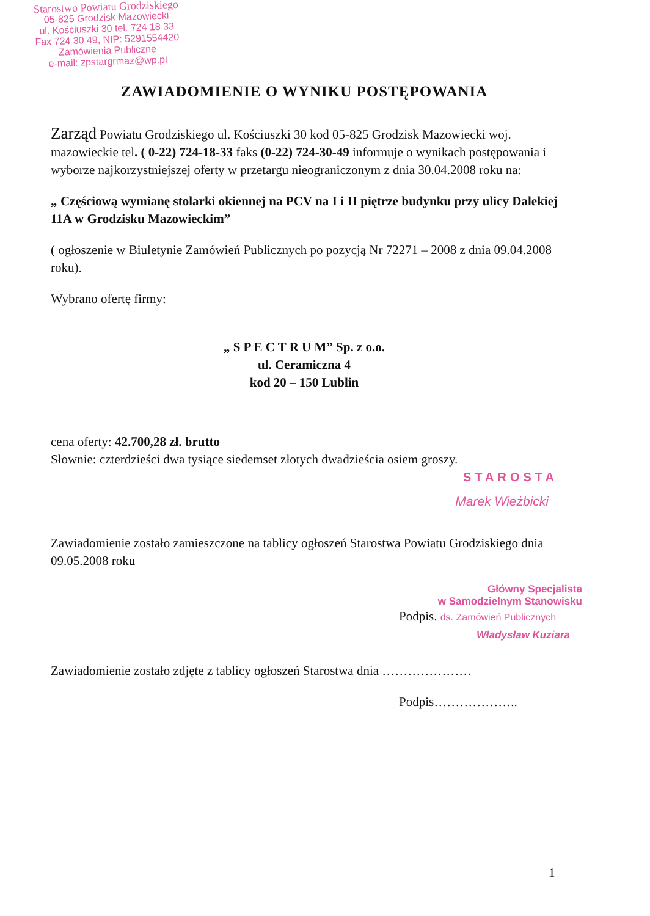Starostwo Powiatu Grodziskiego
05-825 Grodzisk Mazowiecki
ul. Kościuszki 30 tel. 724 18 33
Fax 724 30 49, NIP: 5291554420
Zamówienia Publiczne
e-mail: zpstargrmaz@wp.pl
ZAWIADOMIENIE O WYNIKU POSTĘPOWANIA
Zarząd Powiatu Grodziskiego ul. Kościuszki 30 kod 05-825 Grodzisk Mazowiecki woj. mazowieckie tel. ( 0-22) 724-18-33 faks (0-22) 724-30-49 informuje o wynikach postępowania i wyborze najkorzystniejszej oferty w przetargu nieograniczonym z dnia 30.04.2008 roku na:
„ Częściową wymianę stolarki okiennej na PCV na I i II piętrze budynku przy ulicy Dalekiej 11A w Grodzisku Mazowieckim”
( ogłoszenie w Biuletynie Zamówień Publicznych po pozycją Nr 72271 – 2008 z dnia 09.04.2008 roku).
Wybrano ofertę firmy:
„ S P E C T R U M” Sp. z o.o.
ul. Ceramiczna 4
kod 20 – 150 Lublin
cena oferty: 42.700,28 zł. brutto
Słownie: czterdzieści dwa tysiące siedemset złotych dwadzieścia osiem groszy.
STAROSTA
Marek Wieżbicki
Zawiadomienie zostało zamieszczone na tablicy ogłoszeń Starostwa Powiatu Grodziskiego dnia 09.05.2008 roku
Główny Specjalista
w Samodzielnym Stanowisku
Podpis. ds. Zamówień Publicznych
Władysław Kuziara
Zawiadomienie zostało zdjęte z tablicy ogłoszeń Starostwa dnia …………………
Podpis………………..
1